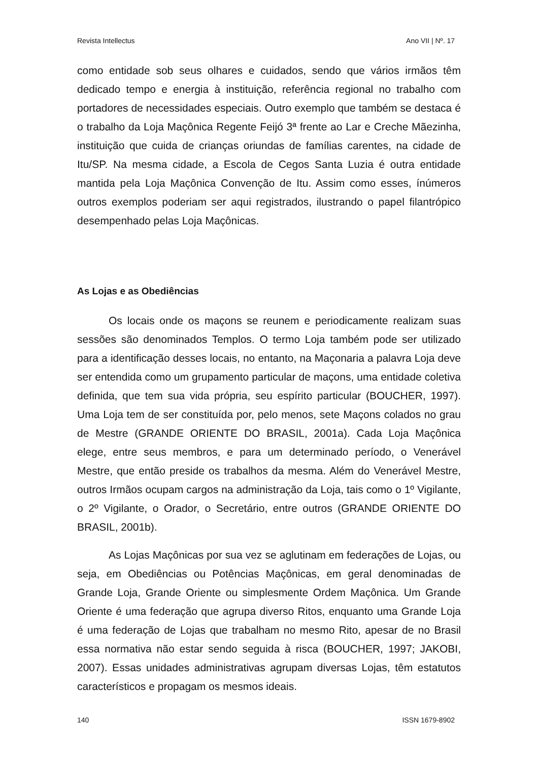Revista Intellectus Ano VII | Nº. 17
como entidade sob seus olhares e cuidados, sendo que vários irmãos têm dedicado tempo e energia à instituição, referência regional no trabalho com portadores de necessidades especiais. Outro exemplo que também se destaca é o trabalho da Loja Maçônica Regente Feijó 3ª frente ao Lar e Creche Mãezinha, instituição que cuida de crianças oriundas de famílias carentes, na cidade de Itu/SP. Na mesma cidade, a Escola de Cegos Santa Luzia é outra entidade mantida pela Loja Maçônica Convenção de Itu. Assim como esses, ínúmeros outros exemplos poderiam ser aqui registrados, ilustrando o papel filantrópico desempenhado pelas Loja Maçônicas.
As Lojas e as Obediências
Os locais onde os maçons se reunem e periodicamente realizam suas sessões são denominados Templos. O termo Loja também pode ser utilizado para a identificação desses locais, no entanto, na Maçonaria a palavra Loja deve ser entendida como um grupamento particular de maçons, uma entidade coletiva definida, que tem sua vida própria, seu espírito particular (BOUCHER, 1997). Uma Loja tem de ser constituída por, pelo menos, sete Maçons colados no grau de Mestre (GRANDE ORIENTE DO BRASIL, 2001a). Cada Loja Maçônica elege, entre seus membros, e para um determinado período, o Venerável Mestre, que então preside os trabalhos da mesma. Além do Venerável Mestre, outros Irmãos ocupam cargos na administração da Loja, tais como o 1º Vigilante, o 2º Vigilante, o Orador, o Secretário, entre outros (GRANDE ORIENTE DO BRASIL, 2001b).
As Lojas Maçônicas por sua vez se aglutinam em federações de Lojas, ou seja, em Obediências ou Potências Maçônicas, em geral denominadas de Grande Loja, Grande Oriente ou simplesmente Ordem Maçônica. Um Grande Oriente é uma federação que agrupa diverso Ritos, enquanto uma Grande Loja é uma federação de Lojas que trabalham no mesmo Rito, apesar de no Brasil essa normativa não estar sendo seguida à risca (BOUCHER, 1997; JAKOBI, 2007). Essas unidades administrativas agrupam diversas Lojas, têm estatutos característicos e propagam os mesmos ideais.
140 ISSN 1679-8902